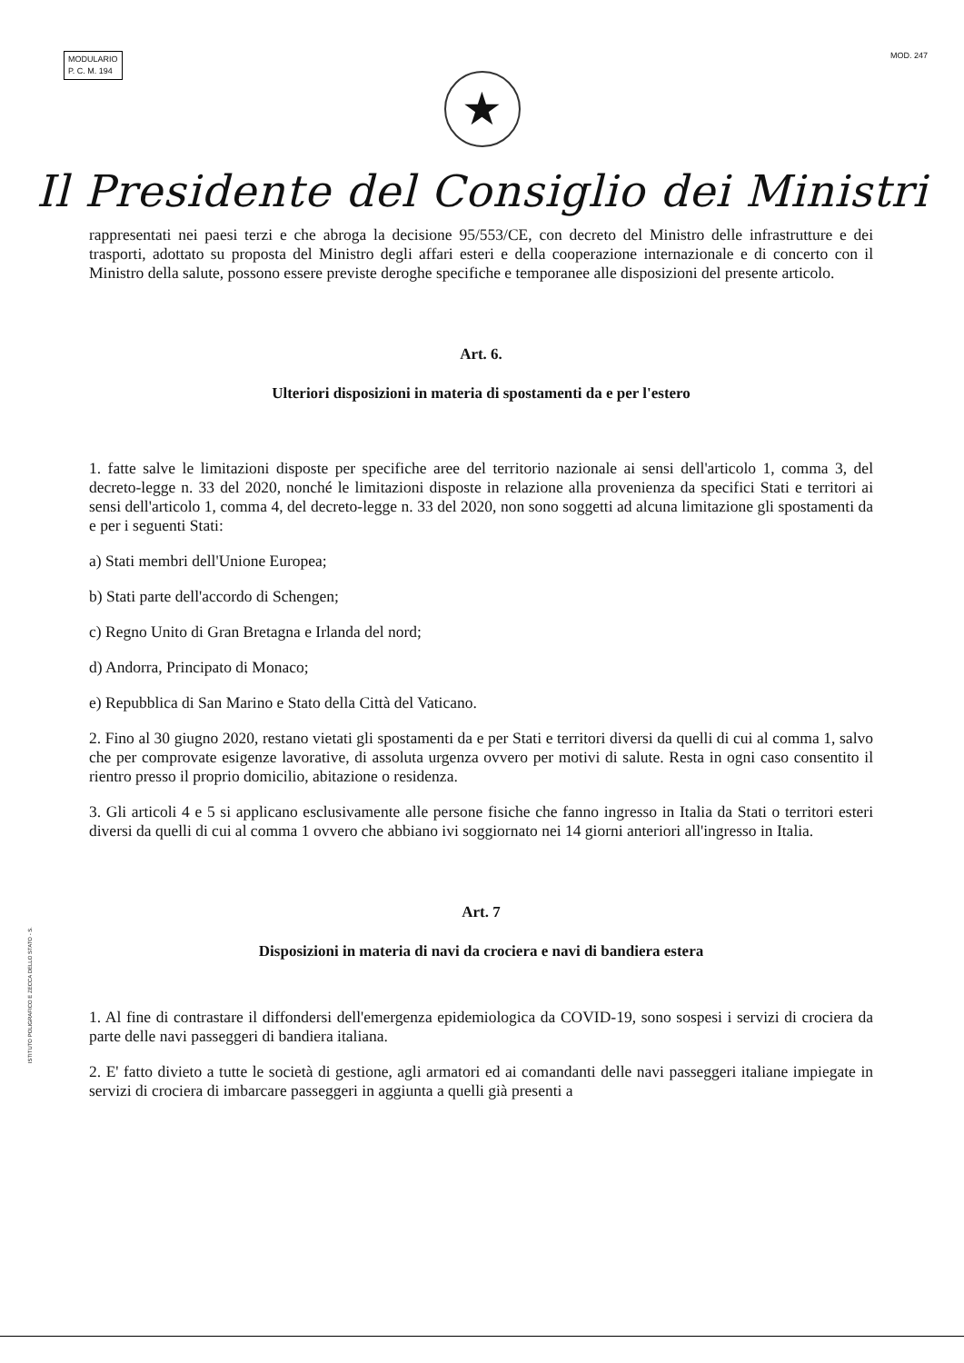MODULARIO
P. C. M. 194
MOD. 247
★
Il Presidente del Consiglio dei Ministri
rappresentati nei paesi terzi e che abroga la decisione 95/553/CE, con decreto del Ministro delle infrastrutture e dei trasporti, adottato su proposta del Ministro degli affari esteri e della cooperazione internazionale e di concerto con il Ministro della salute, possono essere previste deroghe specifiche e temporanee alle disposizioni del presente articolo.
Art. 6.
Ulteriori disposizioni in materia di spostamenti da e per l'estero
1. fatte salve le limitazioni disposte per specifiche aree del territorio nazionale ai sensi dell'articolo 1, comma 3, del decreto-legge n. 33 del 2020, nonché le limitazioni disposte in relazione alla provenienza da specifici Stati e territori ai sensi dell'articolo 1, comma 4, del decreto-legge n. 33 del 2020, non sono soggetti ad alcuna limitazione gli spostamenti da e per i seguenti Stati:
a) Stati membri dell'Unione Europea;
b) Stati parte dell'accordo di Schengen;
c) Regno Unito di Gran Bretagna e Irlanda del nord;
d) Andorra, Principato di Monaco;
e) Repubblica di San Marino e Stato della Città del Vaticano.
2. Fino al 30 giugno 2020, restano vietati gli spostamenti da e per Stati e territori diversi da quelli di cui al comma 1, salvo che per comprovate esigenze lavorative, di assoluta urgenza ovvero per motivi di salute. Resta in ogni caso consentito il rientro presso il proprio domicilio, abitazione o residenza.
3. Gli articoli 4 e 5 si applicano esclusivamente alle persone fisiche che fanno ingresso in Italia da Stati o territori esteri diversi da quelli di cui al comma 1 ovvero che abbiano ivi soggiornato nei 14 giorni anteriori all'ingresso in Italia.
Art. 7
Disposizioni in materia di navi da crociera e navi di bandiera estera
1. Al fine di contrastare il diffondersi dell'emergenza epidemiologica da COVID-19, sono sospesi i servizi di crociera da parte delle navi passeggeri di bandiera italiana.
2. E' fatto divieto a tutte le società di gestione, agli armatori ed ai comandanti delle navi passeggeri italiane impiegate in servizi di crociera di imbarcare passeggeri in aggiunta a quelli già presenti a
ISTITUTO POLIGRAFICO E ZECCA DELLO STATO - S.